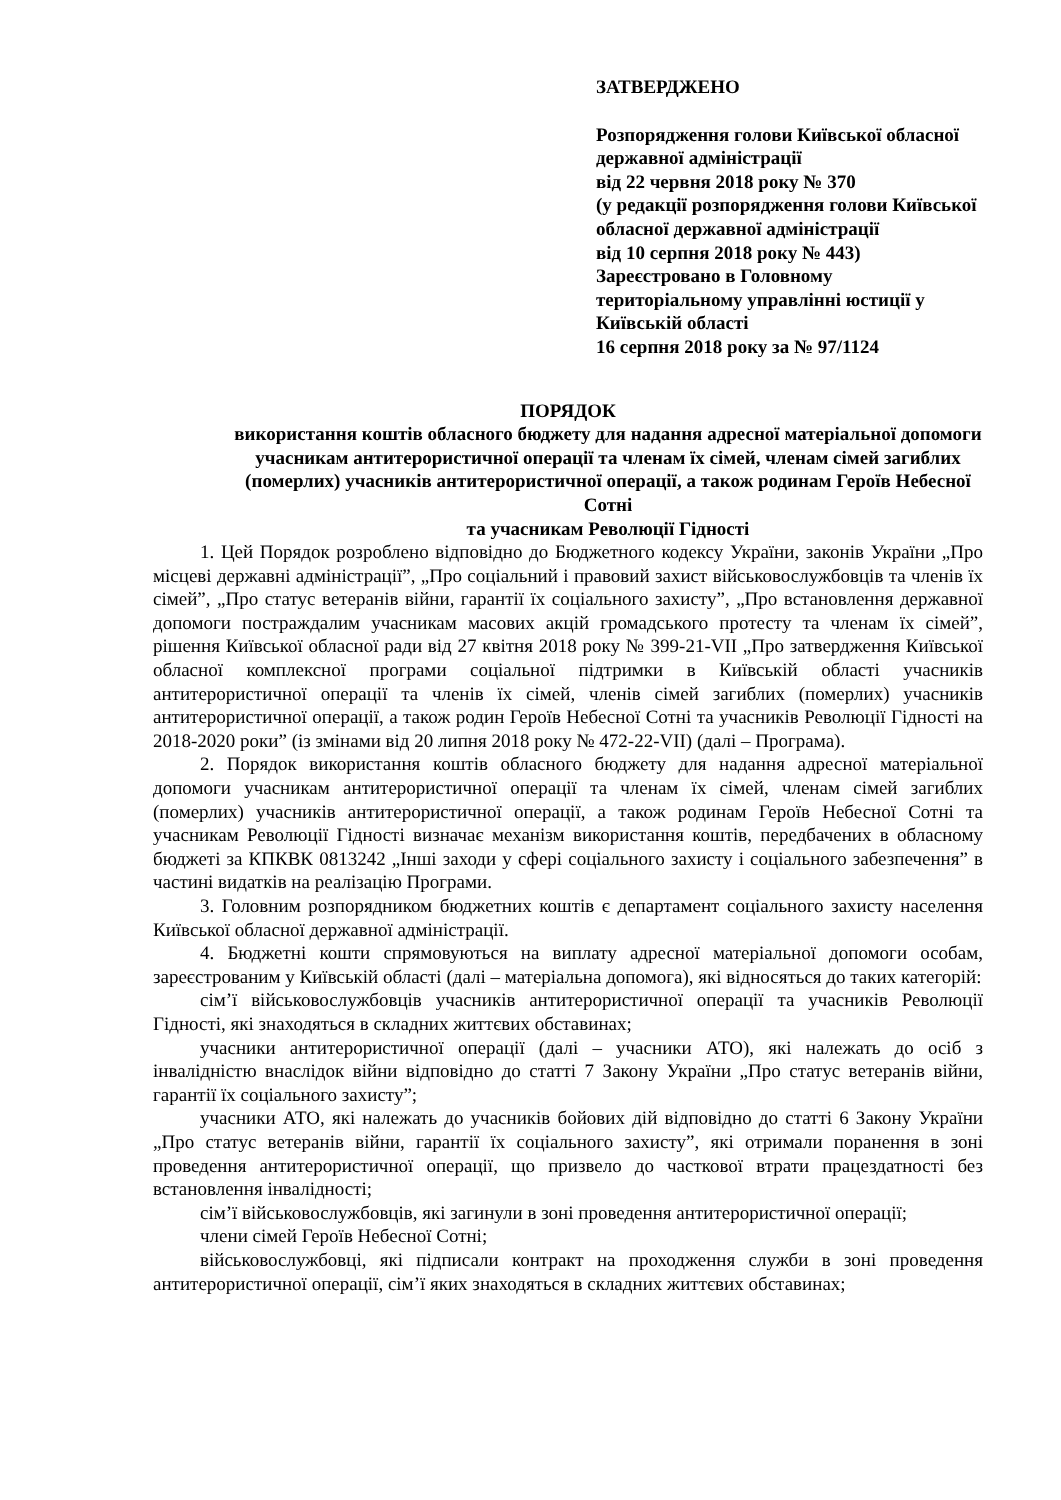ЗАТВЕРДЖЕНО
Розпорядження голови Київської обласної державної адміністрації
від 22 червня 2018 року № 370
(у редакції розпорядження голови Київської обласної державної адміністрації
від 10 серпня 2018 року № 443)
Зареєстровано в Головному територіальному управлінні юстиції у Київській області
16 серпня 2018 року за № 97/1124
ПОРЯДОК
використання коштів обласного бюджету для надання адресної матеріальної допомоги учасникам антитерористичної операції та членам їх сімей, членам сімей загиблих (померлих) учасників антитерористичної операції, а також родинам Героїв Небесної Сотні
та учасникам Революції Гідності
1. Цей Порядок розроблено відповідно до Бюджетного кодексу України, законів України „Про місцеві державні адміністрації”, „Про соціальний і правовий захист військовослужбовців та членів їх сімей”, „Про статус ветеранів війни, гарантії їх соціального захисту”, „Про встановлення державної допомоги постраждалим учасникам масових акцій громадського протесту та членам їх сімей”, рішення Київської обласної ради від 27 квітня 2018 року № 399-21-VII „Про затвердження Київської обласної комплексної програми соціальної підтримки в Київській області учасників антитерористичної операції та членів їх сімей, членів сімей загиблих (померлих) учасників антитерористичної операції, а також родин Героїв Небесної Сотні та учасників Революції Гідності на 2018-2020 роки” (із змінами від 20 липня 2018 року № 472-22-VII) (далі – Програма).
2. Порядок використання коштів обласного бюджету для надання адресної матеріальної допомоги учасникам антитерористичної операції та членам їх сімей, членам сімей загиблих (померлих) учасників антитерористичної операції, а також родинам Героїв Небесної Сотні та учасникам Революції Гідності визначає механізм використання коштів, передбачених в обласному бюджеті за КПКВК 0813242 „Інші заходи у сфері соціального захисту і соціального забезпечення” в частині видатків на реалізацію Програми.
3. Головним розпорядником бюджетних коштів є департамент соціального захисту населення Київської обласної державної адміністрації.
4. Бюджетні кошти спрямовуються на виплату адресної матеріальної допомоги особам, зареєстрованим у Київській області (далі – матеріальна допомога), які відносяться до таких категорій:
сім’ї військовослужбовців учасників антитерористичної операції та учасників Революції Гідності, які знаходяться в складних життєвих обставинах;
учасники антитерористичної операції (далі – учасники АТО), які належать до осіб з інвалідністю внаслідок війни відповідно до статті 7 Закону України „Про статус ветеранів війни, гарантії їх соціального захисту”;
учасники АТО, які належать до учасників бойових дій відповідно до статті 6 Закону України „Про статус ветеранів війни, гарантії їх соціального захисту”, які отримали поранення в зоні проведення антитерористичної операції, що призвело до часткової втрати працездатності без встановлення інвалідності;
сім’ї військовослужбовців, які загинули в зоні проведення антитерористичної операції;
члени сімей Героїв Небесної Сотні;
військовослужбовці, які підписали контракт на проходження служби в зоні проведення антитерористичної операції, сім’ї яких знаходяться в складних життєвих обставинах;